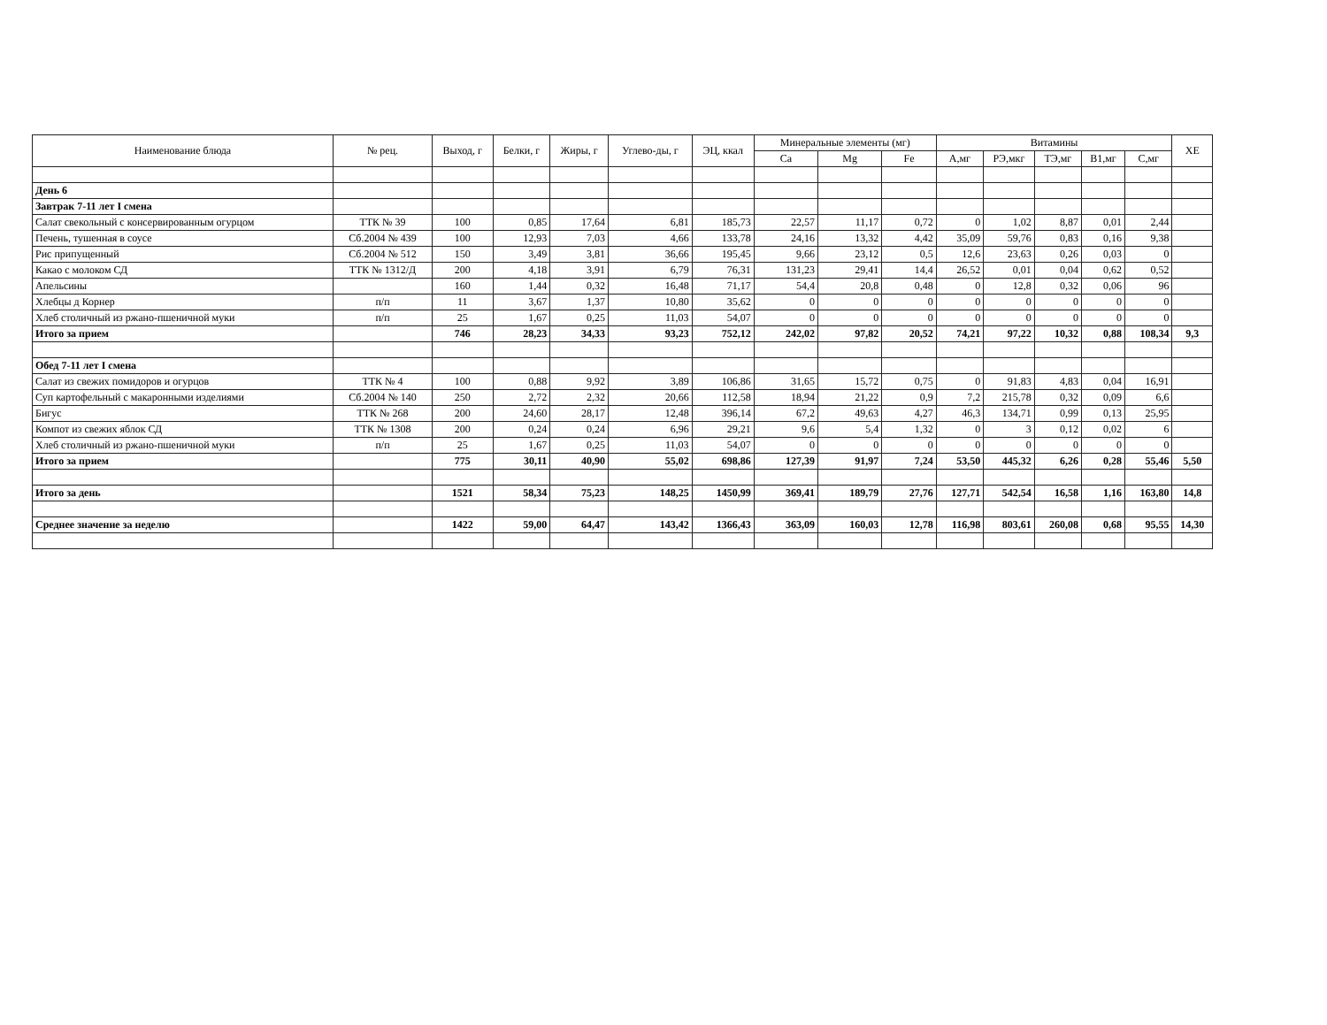| Наименование блюда | № рец. | Выход, г | Белки, г | Жиры, г | Углево-ды, г | ЭЦ, ккал | Минеральные элементы (мг) | | | Витамины | | | | | ХЕ |
| --- | --- | --- | --- | --- | --- | --- | --- | --- | --- | --- | --- | --- | --- | --- | --- |
| | | | | | | | Ca | Mg | Fe | А,мг | РЭ,мкг | ТЭ,мг | В1,мг | С,мг | |
| День 6 | | | | | | | | | | | | | | | |
| Завтрак 7-11 лет I смена | | | | | | | | | | | | | | | |
| Салат свекольный с консервированным огурцом | ТТК № 39 | 100 | 0,85 | 17,64 | 6,81 | 185,73 | 22,57 | 11,17 | 0,72 | 0 | 1,02 | 8,87 | 0,01 | 2,44 | |
| Печень, тушенная в соусе | Сб.2004 № 439 | 100 | 12,93 | 7,03 | 4,66 | 133,78 | 24,16 | 13,32 | 4,42 | 35,09 | 59,76 | 0,83 | 0,16 | 9,38 | |
| Рис припущенный | Сб.2004 № 512 | 150 | 3,49 | 3,81 | 36,66 | 195,45 | 9,66 | 23,12 | 0,5 | 12,6 | 23,63 | 0,26 | 0,03 | 0 | |
| Какао с молоком СД | ТТК № 1312/Д | 200 | 4,18 | 3,91 | 6,79 | 76,31 | 131,23 | 29,41 | 14,4 | 26,52 | 0,01 | 0,04 | 0,62 | 0,52 | |
| Апельсины | | 160 | 1,44 | 0,32 | 16,48 | 71,17 | 54,4 | 20,8 | 0,48 | 0 | 12,8 | 0,32 | 0,06 | 96 | |
| Хлебцы д Корнер | п/п | 11 | 3,67 | 1,37 | 10,80 | 35,62 | 0 | 0 | 0 | 0 | 0 | 0 | 0 | 0 | |
| Хлеб столичный из ржано-пшеничной муки | п/п | 25 | 1,67 | 0,25 | 11,03 | 54,07 | 0 | 0 | 0 | 0 | 0 | 0 | 0 | 0 | |
| Итого за прием | | 746 | 28,23 | 34,33 | 93,23 | 752,12 | 242,02 | 97,82 | 20,52 | 74,21 | 97,22 | 10,32 | 0,88 | 108,34 | 9,3 |
| Обед 7-11 лет I смена | | | | | | | | | | | | | | | |
| Салат из свежих помидоров и огурцов | ТТК № 4 | 100 | 0,88 | 9,92 | 3,89 | 106,86 | 31,65 | 15,72 | 0,75 | 0 | 91,83 | 4,83 | 0,04 | 16,91 | |
| Суп картофельный с макаронными изделиями | Сб.2004 № 140 | 250 | 2,72 | 2,32 | 20,66 | 112,58 | 18,94 | 21,22 | 0,9 | 7,2 | 215,78 | 0,32 | 0,09 | 6,6 | |
| Бигус | ТТК № 268 | 200 | 24,60 | 28,17 | 12,48 | 396,14 | 67,2 | 49,63 | 4,27 | 46,3 | 134,71 | 0,99 | 0,13 | 25,95 | |
| Компот из свежих яблок СД | ТТК № 1308 | 200 | 0,24 | 0,24 | 6,96 | 29,21 | 9,6 | 5,4 | 1,32 | 0 | 3 | 0,12 | 0,02 | 6 | |
| Хлеб столичный из ржано-пшеничной муки | п/п | 25 | 1,67 | 0,25 | 11,03 | 54,07 | 0 | 0 | 0 | 0 | 0 | 0 | 0 | 0 | |
| Итого за прием | | 775 | 30,11 | 40,90 | 55,02 | 698,86 | 127,39 | 91,97 | 7,24 | 53,50 | 445,32 | 6,26 | 0,28 | 55,46 | 5,50 |
| Итого за день | | 1521 | 58,34 | 75,23 | 148,25 | 1450,99 | 369,41 | 189,79 | 27,76 | 127,71 | 542,54 | 16,58 | 1,16 | 163,80 | 14,8 |
| Среднее значение за неделю | | 1422 | 59,00 | 64,47 | 143,42 | 1366,43 | 363,09 | 160,03 | 12,78 | 116,98 | 803,61 | 260,08 | 0,68 | 95,55 | 14,30 |